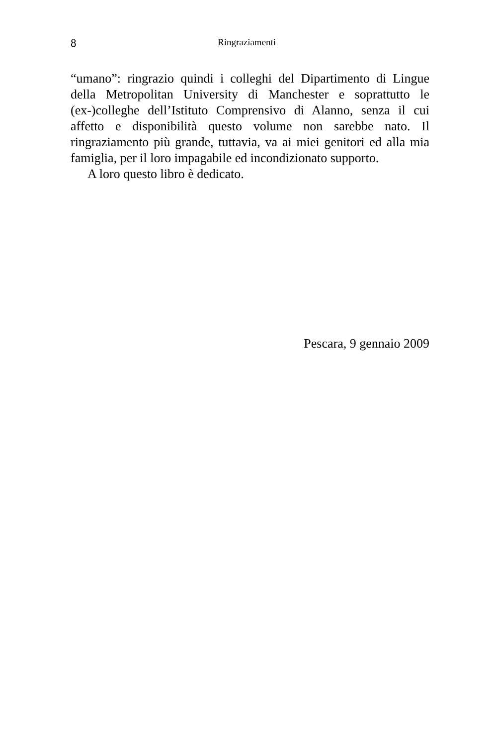8 Ringraziamenti
“umano”: ringrazio quindi i colleghi del Dipartimento di Lingue della Metropolitan University di Manchester e soprattutto le (ex-)colleghe dell’Istituto Comprensivo di Alanno, senza il cui affetto e disponibilità questo volume non sarebbe nato. Il ringraziamento più grande, tuttavia, va ai miei genitori ed alla mia famiglia, per il loro impagabile ed incondizionato supporto.
A loro questo libro è dedicato.
Pescara, 9 gennaio 2009